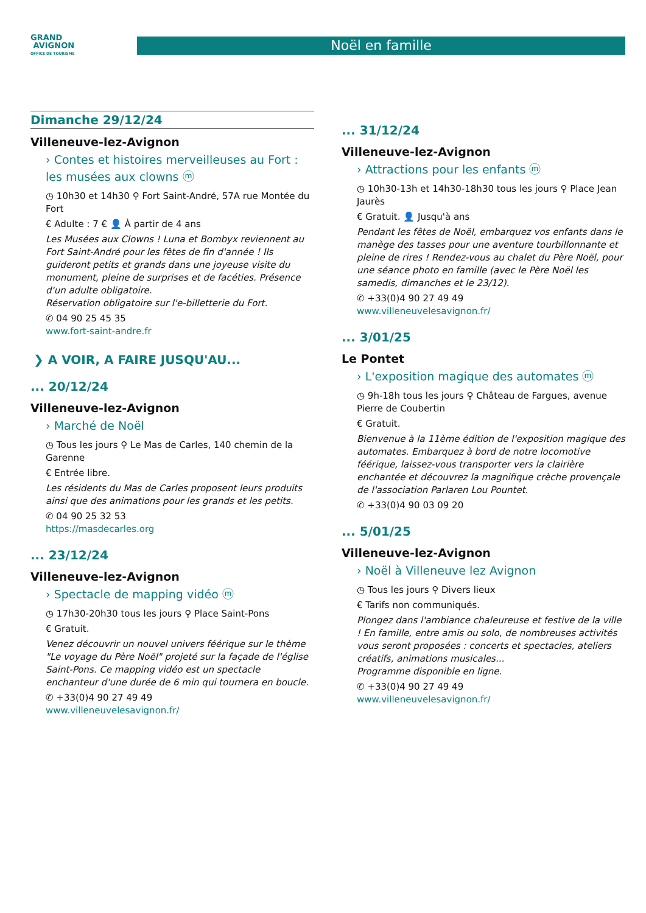GRAND
AVIGNON
OFFICE DE TOURISME
Noël en famille
Dimanche 29/12/24
Villeneuve-lez-Avignon
› Contes et histoires merveilleuses au Fort : les musées aux clowns ⓜ
◷ 10h30 et 14h30 ⚲ Fort Saint-André, 57A rue Montée du Fort
€ Adulte : 7 € 👤 À partir de 4 ans
Les Musées aux Clowns ! Luna et Bombyx reviennent au Fort Saint-André pour les fêtes de fin d'année ! Ils guideront petits et grands dans une joyeuse visite du monument, pleine de surprises et de facéties. Présence d'un adulte obligatoire.
Réservation obligatoire sur l'e-billetterie du Fort.
✆ 04 90 25 45 35
www.fort-saint-andre.fr
❯ A VOIR, A FAIRE JUSQU'AU...
... 20/12/24
Villeneuve-lez-Avignon
› Marché de Noël
◷ Tous les jours ⚲ Le Mas de Carles, 140 chemin de la Garenne
€ Entrée libre.
Les résidents du Mas de Carles proposent leurs produits ainsi que des animations pour les grands et les petits.
✆ 04 90 25 32 53
https://masdecarles.org
... 23/12/24
Villeneuve-lez-Avignon
› Spectacle de mapping vidéo ⓜ
◷ 17h30-20h30 tous les jours ⚲ Place Saint-Pons
€ Gratuit.
Venez découvrir un nouvel univers féérique sur le thème "Le voyage du Père Noël" projeté sur la façade de l'église Saint-Pons. Ce mapping vidéo est un spectacle enchanteur d'une durée de 6 min qui tournera en boucle.
✆ +33(0)4 90 27 49 49
www.villeneuvelesavignon.fr/
... 31/12/24
Villeneuve-lez-Avignon
› Attractions pour les enfants ⓜ
◷ 10h30-13h et 14h30-18h30 tous les jours ⚲ Place Jean Jaurès
€ Gratuit. 👤 Jusqu'à ans
Pendant les fêtes de Noël, embarquez vos enfants dans le manège des tasses pour une aventure tourbillonnante et pleine de rires ! Rendez-vous au chalet du Père Noël, pour une séance photo en famille (avec le Père Noël les samedis, dimanches et le 23/12).
✆ +33(0)4 90 27 49 49
www.villeneuvelesavignon.fr/
... 3/01/25
Le Pontet
› L'exposition magique des automates ⓜ
◷ 9h-18h tous les jours ⚲ Château de Fargues, avenue Pierre de Coubertin
€ Gratuit.
Bienvenue à la 11ème édition de l'exposition magique des automates. Embarquez à bord de notre locomotive féérique, laissez-vous transporter vers la clairière enchantée et découvrez la magnifique crèche provençale de l'association Parlaren Lou Pountet.
✆ +33(0)4 90 03 09 20
... 5/01/25
Villeneuve-lez-Avignon
› Noël à Villeneuve lez Avignon
◷ Tous les jours ⚲ Divers lieux
€ Tarifs non communiqués.
Plongez dans l'ambiance chaleureuse et festive de la ville ! En famille, entre amis ou solo, de nombreuses activités vous seront proposées : concerts et spectacles, ateliers créatifs, animations musicales...
Programme disponible en ligne.
✆ +33(0)4 90 27 49 49
www.villeneuvelesavignon.fr/